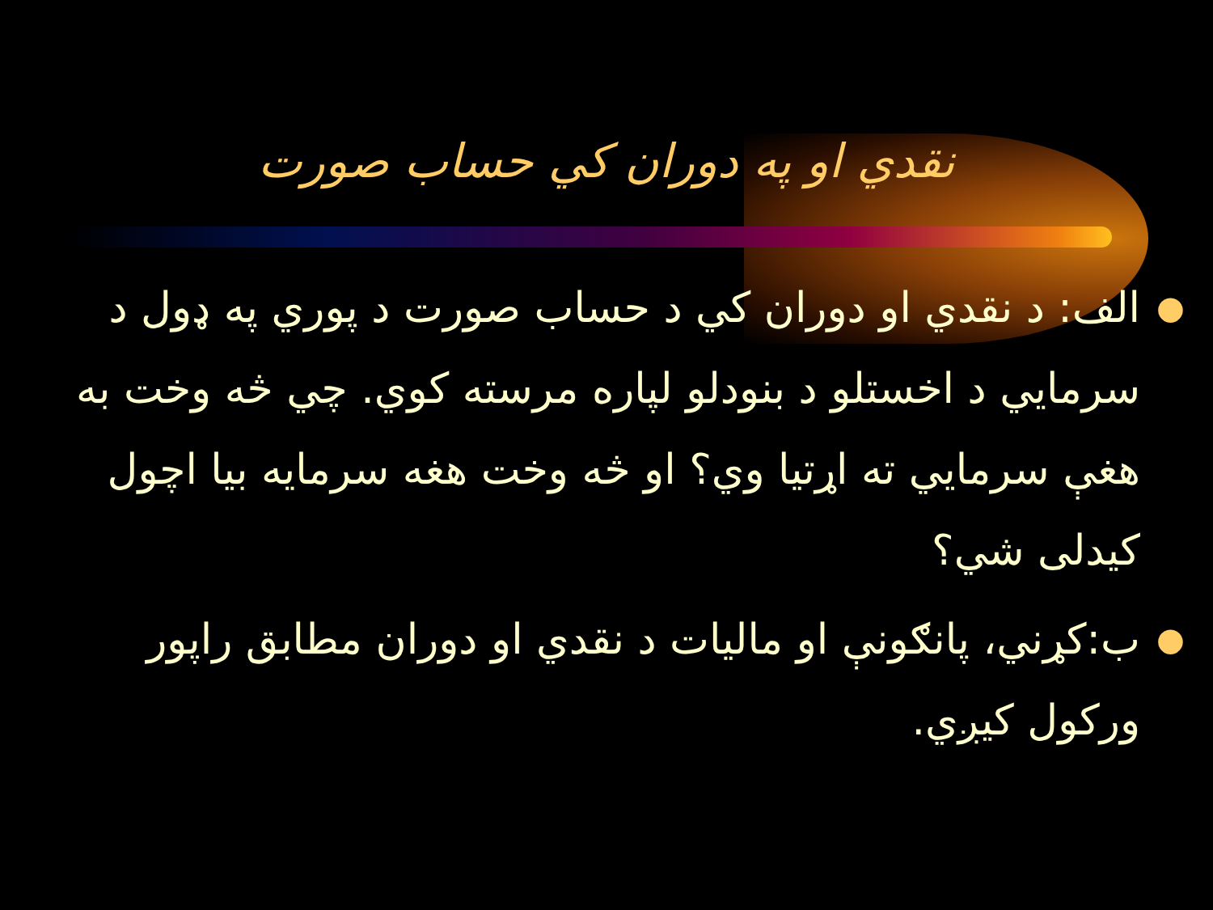نقدي او په دوران کي حساب صورت
● الف: د نقدي او دوران كي د حساب صورت د پوري په ډول د سرمايي د اخستلو د بنودلو لپاره مرسته كوي. چي څه وخت به هغې سرمايي ته اړتيا وي؟ او څه وخت هغه سرمايه بيا اچول كيدلی شي؟
● ب:كړني، پانګونې او ماليات د نقدي او دوران مطابق راپور وركول كيږي.